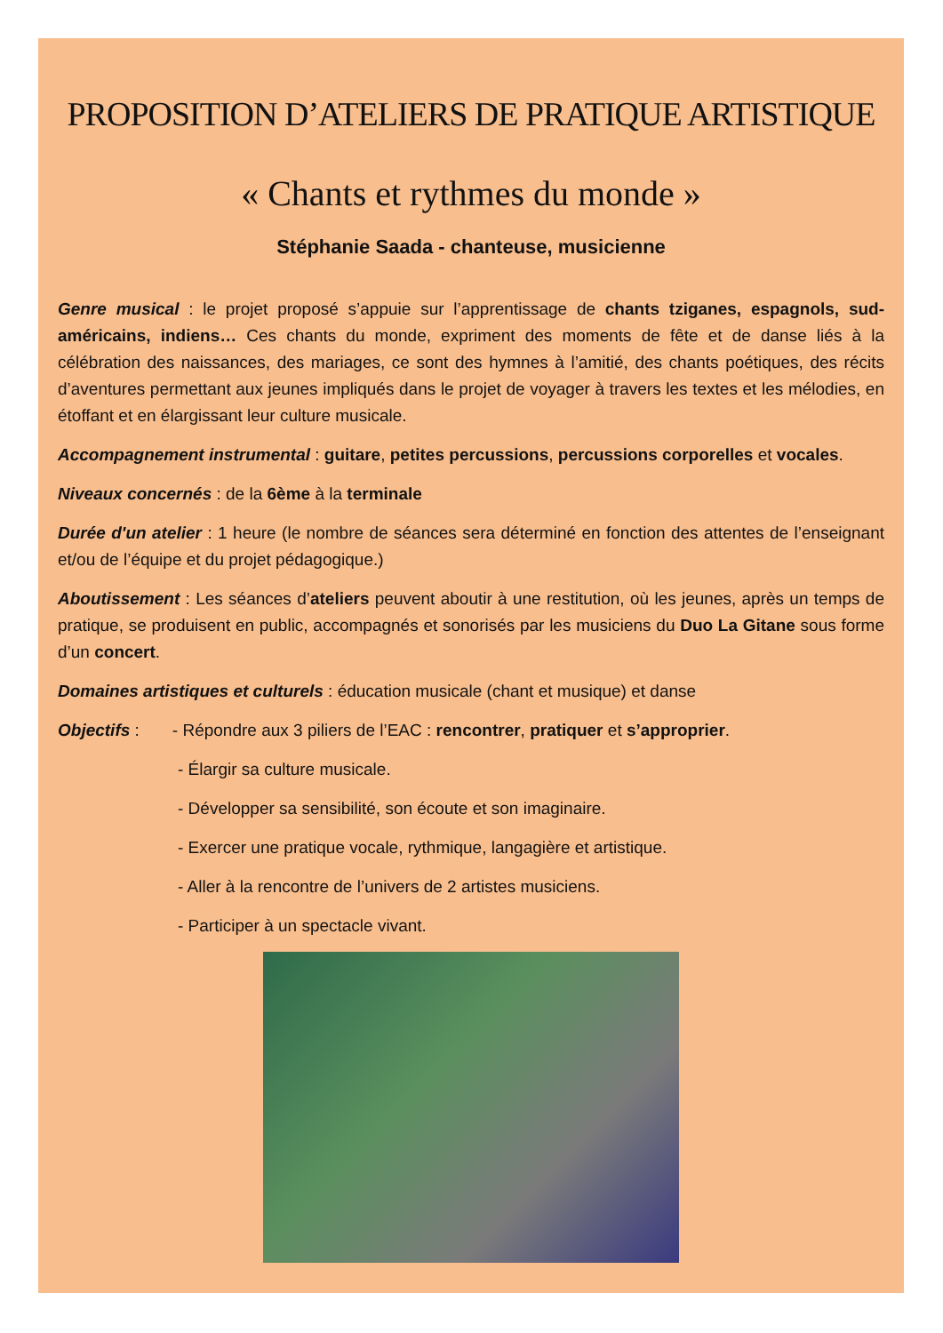PROPOSITION D’ATELIERS DE PRATIQUE ARTISTIQUE
« Chants et rythmes du monde »
Stéphanie Saada - chanteuse, musicienne
Genre musical : le projet proposé s’appuie sur l’apprentissage de chants tziganes, espagnols, sud-américains, indiens… Ces chants du monde, expriment des moments de fête et de danse liés à la célébration des naissances, des mariages, ce sont des hymnes à l’amitié, des chants poétiques, des récits d’aventures permettant aux jeunes impliqués dans le projet de voyager à travers les textes et les mélodies, en étoffant et en élargissant leur culture musicale.
Accompagnement instrumental : guitare, petites percussions, percussions corporelles et vocales.
Niveaux concernés : de la 6ème à la terminale
Durée d'un atelier : 1 heure (le nombre de séances sera déterminé en fonction des attentes de l’enseignant et/ou de l’équipe et du projet pédagogique.)
Aboutissement : Les séances d’ateliers peuvent aboutir à une restitution, où les jeunes, après un temps de pratique, se produisent en public, accompagnés et sonorisés par les musiciens du Duo La Gitane sous forme d’un concert.
Domaines artistiques et culturels : éducation musicale (chant et musique) et danse
Objectifs : - Répondre aux 3 piliers de l’EAC : rencontrer, pratiquer et s’approprier.
- Élargir sa culture musicale.
- Développer sa sensibilité, son écoute et son imaginaire.
- Exercer une pratique vocale, rythmique, langagière et artistique.
- Aller à la rencontre de l’univers de 2 artistes musiciens.
- Participer à un spectacle vivant.